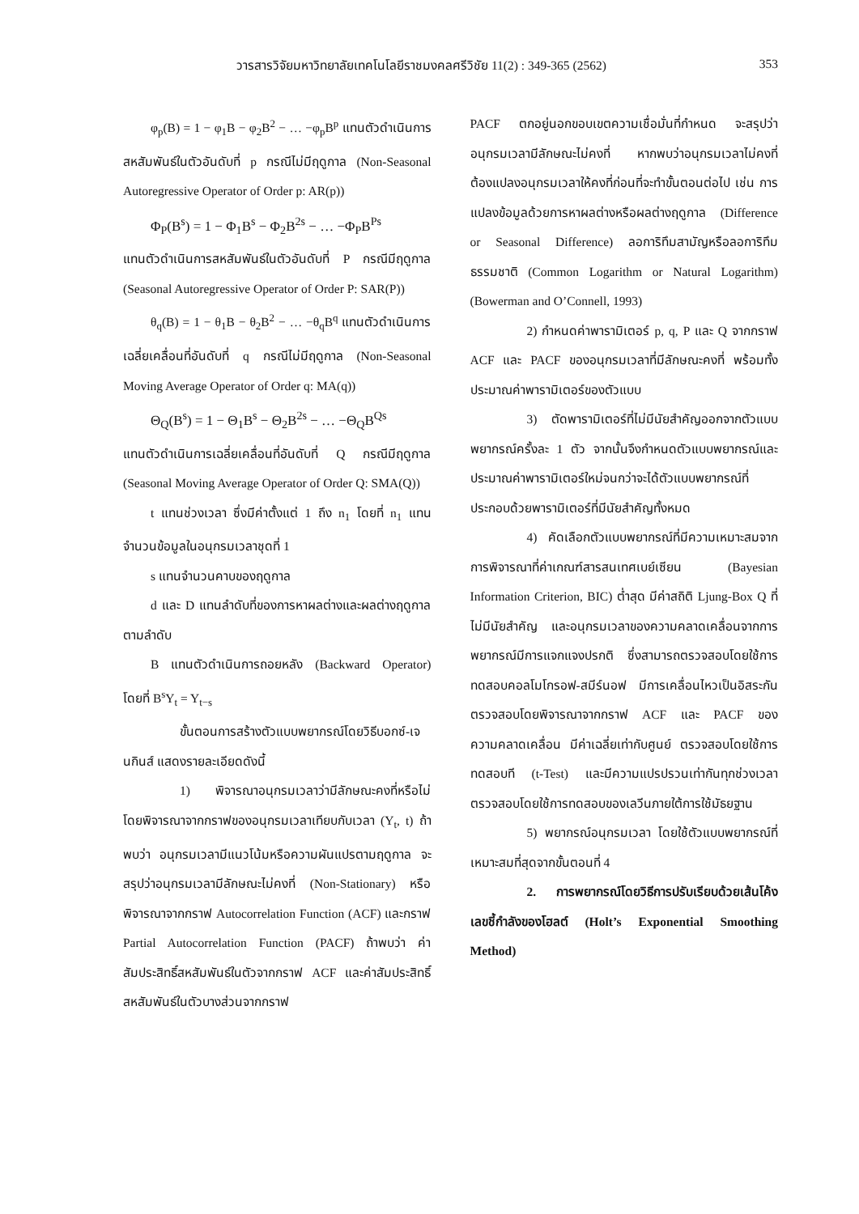วารสารวิจัยมหาวิทยาลัยเทคโนโลยีราชมงคลศรีวิชัย 11(2) : 349-365 (2562) 353
φ<sub>p</sub>(B) = 1 − φ<sub>1</sub>B − φ<sub>2</sub>B<sup>2</sup> − … −φ<sub>p</sub>B<sup>p</sup> แทนตัวดำเนินการสหสัมพันธ์ในตัวอันดับที่ p กรณีไม่มีฤดูกาล (Non-Seasonal Autoregressive Operator of Order p: AR(p))
Φ<sub>P</sub>(B<sup>s</sup>) = 1 − Φ<sub>1</sub>B<sup>s</sup> − Φ<sub>2</sub>B<sup>2s</sup> − … −Φ<sub>P</sub>B<sup>Ps</sup>
แทนตัวดำเนินการสหสัมพันธ์ในตัวอันดับที่ P กรณีมีฤดูกาล (Seasonal Autoregressive Operator of Order P: SAR(P))
θ<sub>q</sub>(B) = 1 − θ<sub>1</sub>B − θ<sub>2</sub>B<sup>2</sup> − … −θ<sub>q</sub>B<sup>q</sup> แทนตัวดำเนินการเฉลี่ยเคลื่อนที่อันดับที่ q กรณีไม่มีฤดูกาล (Non-Seasonal Moving Average Operator of Order q: MA(q))
Θ<sub>Q</sub>(B<sup>s</sup>) = 1 − Θ<sub>1</sub>B<sup>s</sup> − Θ<sub>2</sub>B<sup>2s</sup> − … −Θ<sub>Q</sub>B<sup>Qs</sup>
แทนตัวดำเนินการเฉลี่ยเคลื่อนที่อันดับที่ Q กรณีมีฤดูกาล (Seasonal Moving Average Operator of Order Q: SMA(Q))
t แทนช่วงเวลา ซึ่งมีค่าตั้งแต่ 1 ถึง n<sub>1</sub> โดยที่ n<sub>1</sub> แทนจำนวนข้อมูลในอนุกรมเวลาชุดที่ 1
s แทนจำนวนคาบของฤดูกาล
d และ D แทนลำดับที่ของการหาผลต่างและผลต่างฤดูกาล ตามลำดับ
B แทนตัวดำเนินการถอยหลัง (Backward Operator) โดยที่ B<sup>s</sup>Y<sub>t</sub> = Y<sub>t−s</sub>
ขั้นตอนการสร้างตัวแบบพยากรณ์โดยวิธีบอกซ์-เจนกินส์ แสดงรายละเอียดดังนี้
1) พิจารณาอนุกรมเวลาว่ามีลักษณะคงที่หรือไม่ โดยพิจารณาจากกราฟของอนุกรมเวลาเทียบกับเวลา (Y<sub>t</sub>, t) ถ้าพบว่า อนุกรมเวลามีแนวโน้มหรือความผันแปรตามฤดูกาล จะสรุปว่าอนุกรมเวลามีลักษณะไม่คงที่ (Non-Stationary) หรือพิจารณาจากกราฟ Autocorrelation Function (ACF) และกราฟ Partial Autocorrelation Function (PACF) ถ้าพบว่า ค่าสัมประสิทธิ์สหสัมพันธ์ในตัวจากกราฟ ACF และค่าสัมประสิทธิ์สหสัมพันธ์ในตัวบางส่วนจากกราฟ
PACF ตกอยู่นอกขอบเขตความเชื่อมั่นที่กำหนด จะสรุปว่าอนุกรมเวลามีลักษณะไม่คงที่ หากพบว่าอนุกรมเวลาไม่คงที่ ต้องแปลงอนุกรมเวลาให้คงที่ก่อนที่จะทำขั้นตอนต่อไป เช่น การแปลงข้อมูลด้วยการหาผลต่างหรือผลต่างฤดูกาล (Difference or Seasonal Difference) ลอการิทึมสามัญหรือลอการิทึมธรรมชาติ (Common Logarithm or Natural Logarithm) (Bowerman and O’Connell, 1993)
2) กำหนดค่าพารามิเตอร์ p, q, P และ Q จากกราฟ ACF และ PACF ของอนุกรมเวลาที่มีลักษณะคงที่ พร้อมทั้งประมาณค่าพารามิเตอร์ของตัวแบบ
3) ตัดพารามิเตอร์ที่ไม่มีนัยสำคัญออกจากตัวแบบพยากรณ์ครั้งละ 1 ตัว จากนั้นจึงกำหนดตัวแบบพยากรณ์และประมาณค่าพารามิเตอร์ใหม่จนกว่าจะได้ตัวแบบพยากรณ์ที่ประกอบด้วยพารามิเตอร์ที่มีนัยสำคัญทั้งหมด
4) คัดเลือกตัวแบบพยากรณ์ที่มีความเหมาะสมจากการพิจารณาที่ค่าเกณฑ์สารสนเทศเบย์เซียน (Bayesian Information Criterion, BIC) ต่ำสุด มีค่าสถิติ Ljung-Box Q ที่ไม่มีนัยสำคัญ และอนุกรมเวลาของความคลาดเคลื่อนจากการพยากรณ์มีการแจกแจงปรกติ ซึ่งสามารถตรวจสอบโดยใช้การทดสอบคอลโมโกรอฟ-สมีร์นอฟ มีการเคลื่อนไหวเป็นอิสระกัน ตรวจสอบโดยพิจารณาจากกราฟ ACF และ PACF ของความคลาดเคลื่อน มีค่าเฉลี่ยเท่ากับศูนย์ ตรวจสอบโดยใช้การทดสอบที (t-Test) และมีความแปรปรวนเท่ากันทุกช่วงเวลา ตรวจสอบโดยใช้การทดสอบของเลวีนภายใต้การใช้มัธยฐาน
5) พยากรณ์อนุกรมเวลา โดยใช้ตัวแบบพยากรณ์ที่เหมาะสมที่สุดจากขั้นตอนที่ 4
2. การพยากรณ์โดยวิธีการปรับเรียบด้วยเส้นโค้งเลขชี้กำลังของโฮลต์ (Holt’s Exponential Smoothing Method)